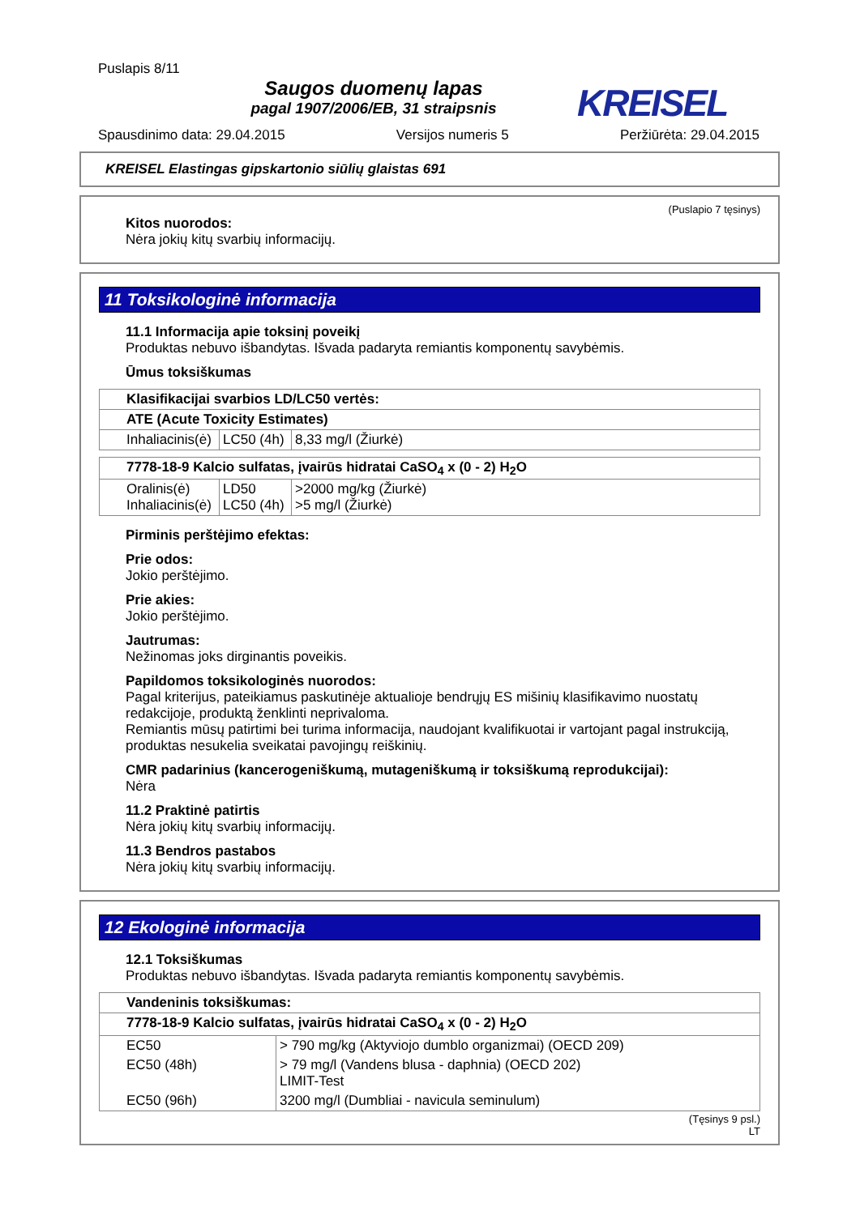Puslapis 8/11
Saugos duomenų lapas
pagal 1907/2006/EB, 31 straipsnis
KREISEL
Spausdinimo data: 29.04.2015 Versijos numeris 5 Peržiūrėta: 29.04.2015
KREISEL Elastingas gipskartonio siūlių glaistas 691
(Puslapio 7 tęsinys)
Kitos nuorodos:
Nėra jokių kitų svarbių informacijų.
11 Toksikologinė informacija
11.1 Informacija apie toksinį poveikį
Produktas nebuvo išbandytas. Išvada padaryta remiantis komponentų savybėmis.
Ūmus toksiškumas
| Klasifikacijai svarbios LD/LC50 vertės: | | |
| ATE (Acute Toxicity Estimates) | | |
| Inhaliacinis(ė) | LC50 (4h) | 8,33 mg/l (Žiurkė) |
| 7778-18-9 Kalcio sulfatas, įvairūs hidratai CaSO<sub>4</sub> x (0 - 2) H<sub>2</sub>O | | |
| Oralinis(ė) Inhaliacinis(ė) | LD50 LC50 (4h) | >2000 mg/kg (Žiurkė) >5 mg/l (Žiurkė) |
Pirminis perštėjimo efektas:
Prie odos:
Jokio perštėjimo.
Prie akies:
Jokio perštėjimo.
Jautrumas:
Nežinomas joks dirginantis poveikis.
Papildomos toksikologinės nuorodos:
Pagal kriterijus, pateikiamus paskutinėje aktualioje bendrųjų ES mišinių klasifikavimo nuostatų redakcijoje, produktą ženklinti neprivaloma.
Remiantis mūsų patirtimi bei turima informacija, naudojant kvalifikuotai ir vartojant pagal instrukciją, produktas nesukelia sveikatai pavojingų reiškinių.
CMR padarinius (kancerogeniškumą, mutageniškumą ir toksiškumą reprodukcijai):
Nėra
11.2 Praktinė patirtis
Nėra jokių kitų svarbių informacijų.
11.3 Bendros pastabos
Nėra jokių kitų svarbių informacijų.
12 Ekologinė informacija
12.1 Toksiškumas
Produktas nebuvo išbandytas. Išvada padaryta remiantis komponentų savybėmis.
| Vandeninis toksiškumas: | |
| 7778-18-9 Kalcio sulfatas, įvairūs hidratai CaSO<sub>4</sub> x (0 - 2) H<sub>2</sub>O | |
| EC50 | > 790 mg/kg (Aktyviojo dumblo organizmai) (OECD 209) |
| EC50 (48h) | > 79 mg/l (Vandens blusa - daphnia) (OECD 202) LIMIT-Test |
| EC50 (96h) | 3200 mg/l (Dumbliai - navicula seminulum) |
(Tęsinys 9 psl.)
LT